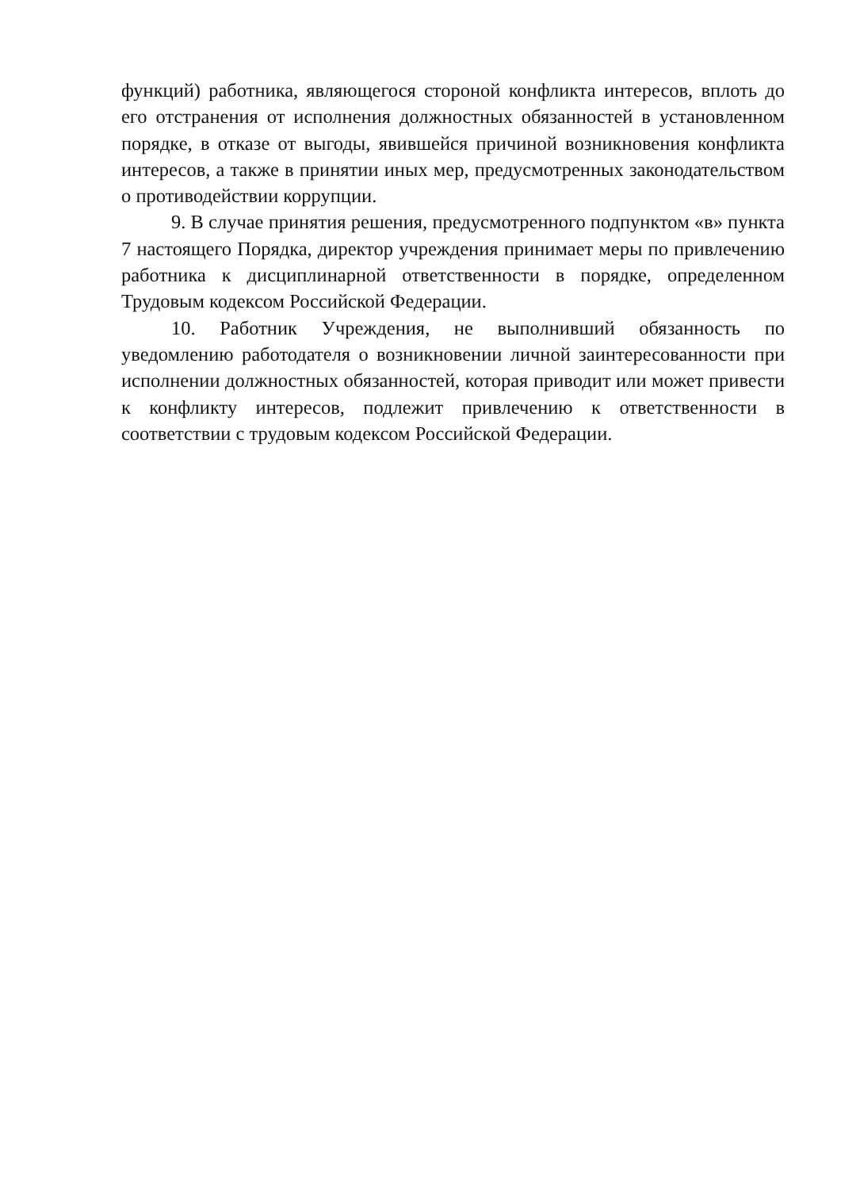функций) работника, являющегося стороной конфликта интересов, вплоть до его отстранения от исполнения должностных обязанностей в установленном порядке, в отказе от выгоды, явившейся причиной возникновения конфликта интересов, а также в принятии иных мер, предусмотренных законодательством о противодействии коррупции.
9. В случае принятия решения, предусмотренного подпунктом «в» пункта 7 настоящего Порядка, директор учреждения принимает меры по привлечению работника к дисциплинарной ответственности в порядке, определенном Трудовым кодексом Российской Федерации.
10. Работник Учреждения, не выполнивший обязанность по уведомлению работодателя о возникновении личной заинтересованности при исполнении должностных обязанностей, которая приводит или может привести к конфликту интересов, подлежит привлечению к ответственности в соответствии с трудовым кодексом Российской Федерации.